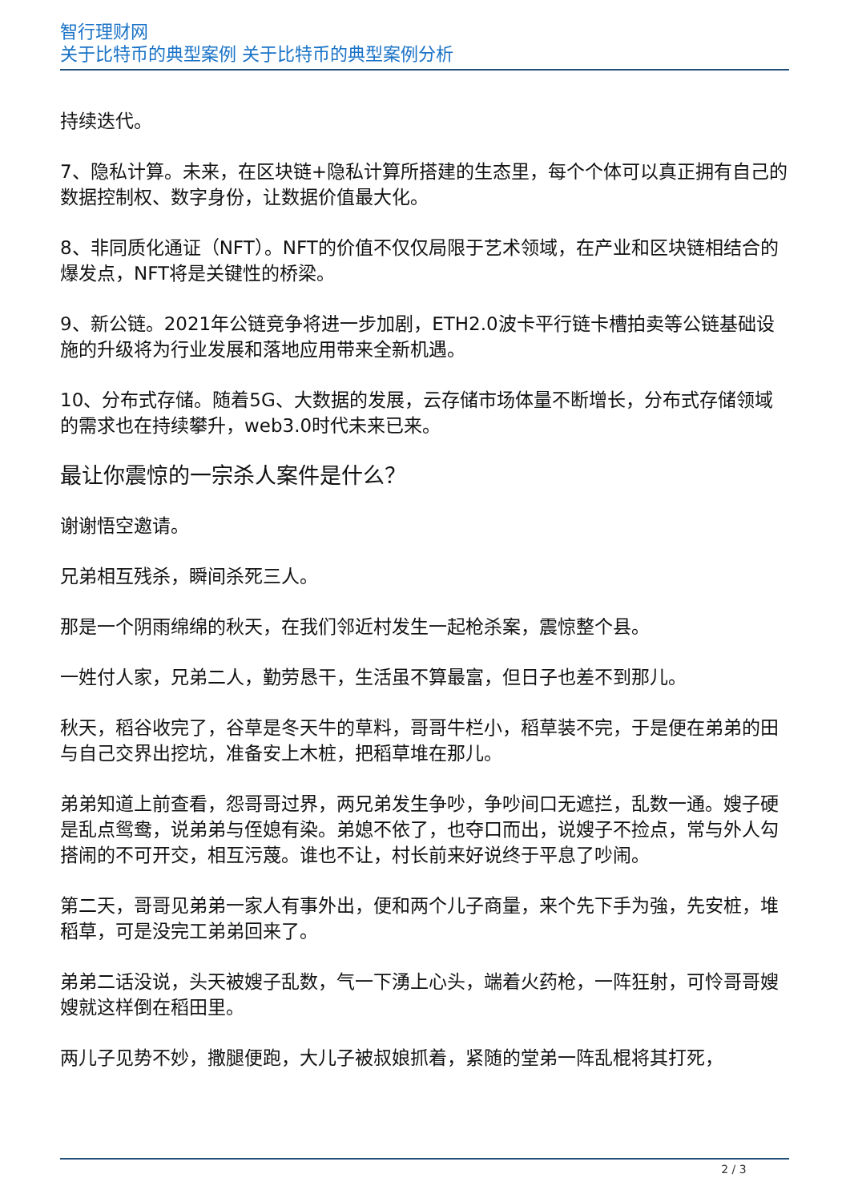智行理财网
关于比特币的典型案例 关于比特币的典型案例分析
持续迭代。
7、隐私计算。未来，在区块链+隐私计算所搭建的生态里，每个个体可以真正拥有自己的数据控制权、数字身份，让数据价值最大化。
8、非同质化通证（NFT）。NFT的价值不仅仅局限于艺术领域，在产业和区块链相结合的爆发点，NFT将是关键性的桥梁。
9、新公链。2021年公链竞争将进一步加剧，ETH2.0波卡平行链卡槽拍卖等公链基础设施的升级将为行业发展和落地应用带来全新机遇。
10、分布式存储。随着5G、大数据的发展，云存储市场体量不断增长，分布式存储领域的需求也在持续攀升，web3.0时代未来已来。
最让你震惊的一宗杀人案件是什么？
谢谢悟空邀请。
兄弟相互残杀，瞬间杀死三人。
那是一个阴雨绵绵的秋天，在我们邻近村发生一起枪杀案，震惊整个县。
一姓付人家，兄弟二人，勤劳恳干，生活虽不算最富，但日子也差不到那儿。
秋天，稻谷收完了，谷草是冬天牛的草料，哥哥牛栏小，稻草装不完，于是便在弟弟的田与自己交界出挖坑，准备安上木桩，把稻草堆在那儿。
弟弟知道上前查看，怨哥哥过界，两兄弟发生争吵，争吵间口无遮拦，乱数一通。嫂子硬是乱点鸳鸯，说弟弟与侄媳有染。弟媳不依了，也夺口而出，说嫂子不捡点，常与外人勾搭闹的不可开交，相互污蔑。谁也不让，村长前来好说终于平息了吵闹。
第二天，哥哥见弟弟一家人有事外出，便和两个儿子商量，来个先下手为強，先安桩，堆稻草，可是没完工弟弟回来了。
弟弟二话没说，头天被嫂子乱数，气一下湧上心头，端着火药枪，一阵狂射，可怜哥哥嫂嫂就这样倒在稻田里。
两儿子见势不妙，撒腿便跑，大儿子被叔娘抓着，紧随的堂弟一阵乱棍将其打死，
2 / 3